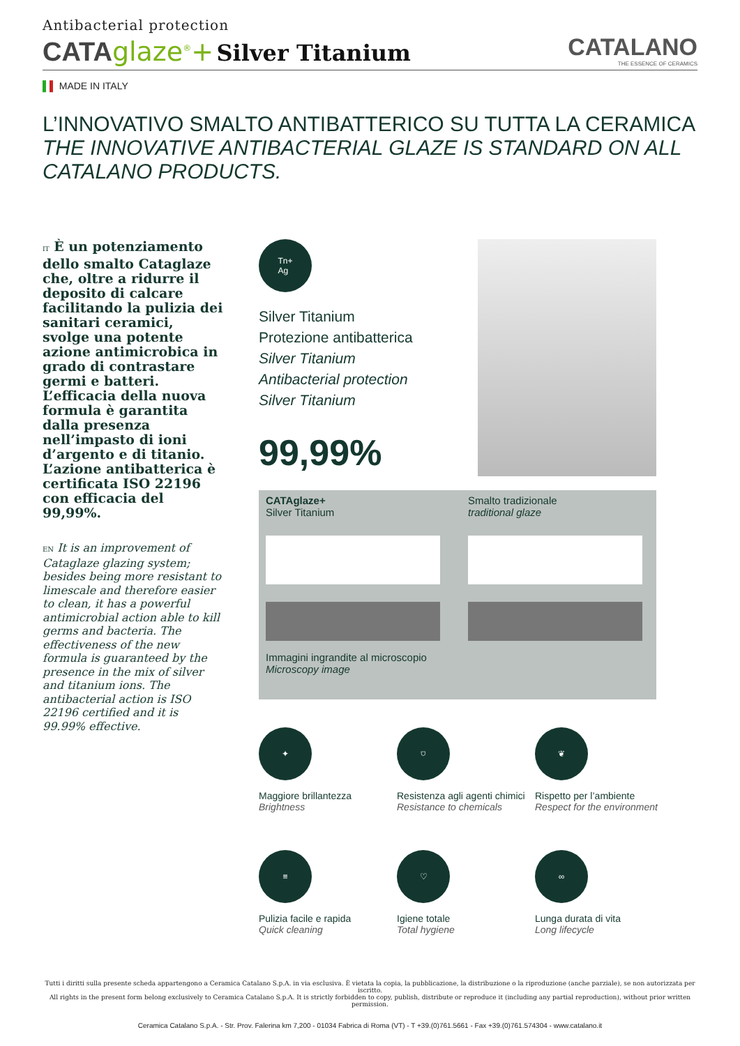Antibacterial protection
CATAglaze<sup>®</sup>+ Silver Titanium
CATALANO
THE ESSENCE OF CERAMICS
▌▌ MADE IN ITALY
L’INNOVATIVO SMALTO ANTIBATTERICO SU TUTTA LA CERAMICA
THE INNOVATIVE ANTIBACTERIAL GLAZE IS STANDARD ON ALL CATALANO PRODUCTS.
IT È un potenziamento dello smalto Cataglaze che, oltre a ridurre il deposito di calcare facilitando la pulizia dei sanitari ceramici, svolge una potente azione antimicrobica in grado di contrastare germi e batteri. L’efficacia della nuova formula è garantita dalla presenza nell’impasto di ioni d’argento e di titanio. L’azione antibatterica è certificata ISO 22196 con efficacia del 99,99%.
EN It is an improvement of Cataglaze glazing system; besides being more resistant to limescale and therefore easier to clean, it has a powerful antimicrobial action able to kill germs and bacteria. The effectiveness of the new formula is guaranteed by the presence in the mix of silver and titanium ions. The antibacterial action is ISO 22196 certified and it is 99.99% effective.
Tn+
Ag
Silver Titanium
Protezione antibatterica
Silver Titanium
Antibacterial protection
Silver Titanium
99,99%
CATAglaze+
Silver Titanium
Immagini ingrandite al microscopio
Microscopy image
Smalto tradizionale
traditional glaze
✦
Maggiore brillantezza
Brightness
⛉
Resistenza agli agenti chimici
Resistance to chemicals
❦
Rispetto per l’ambiente
Respect for the environment
≡
Pulizia facile e rapida
Quick cleaning
♡
Igiene totale
Total hygiene
∞
Lunga durata di vita
Long lifecycle
Tutti i diritti sulla presente scheda appartengono a Ceramica Catalano S.p.A. in via esclusiva. È vietata la copia, la pubblicazione, la distribuzione o la riproduzione (anche parziale), se non autorizzata per iscritto.
All rights in the present form belong exclusively to Ceramica Catalano S.p.A. It is strictly forbidden to copy, publish, distribute or reproduce it (including any partial reproduction), without prior written permission.
Ceramica Catalano S.p.A. - Str. Prov. Falerina km 7,200 - 01034 Fabrica di Roma (VT) - T +39.(0)761.5661 - Fax +39.(0)761.574304 - www.catalano.it